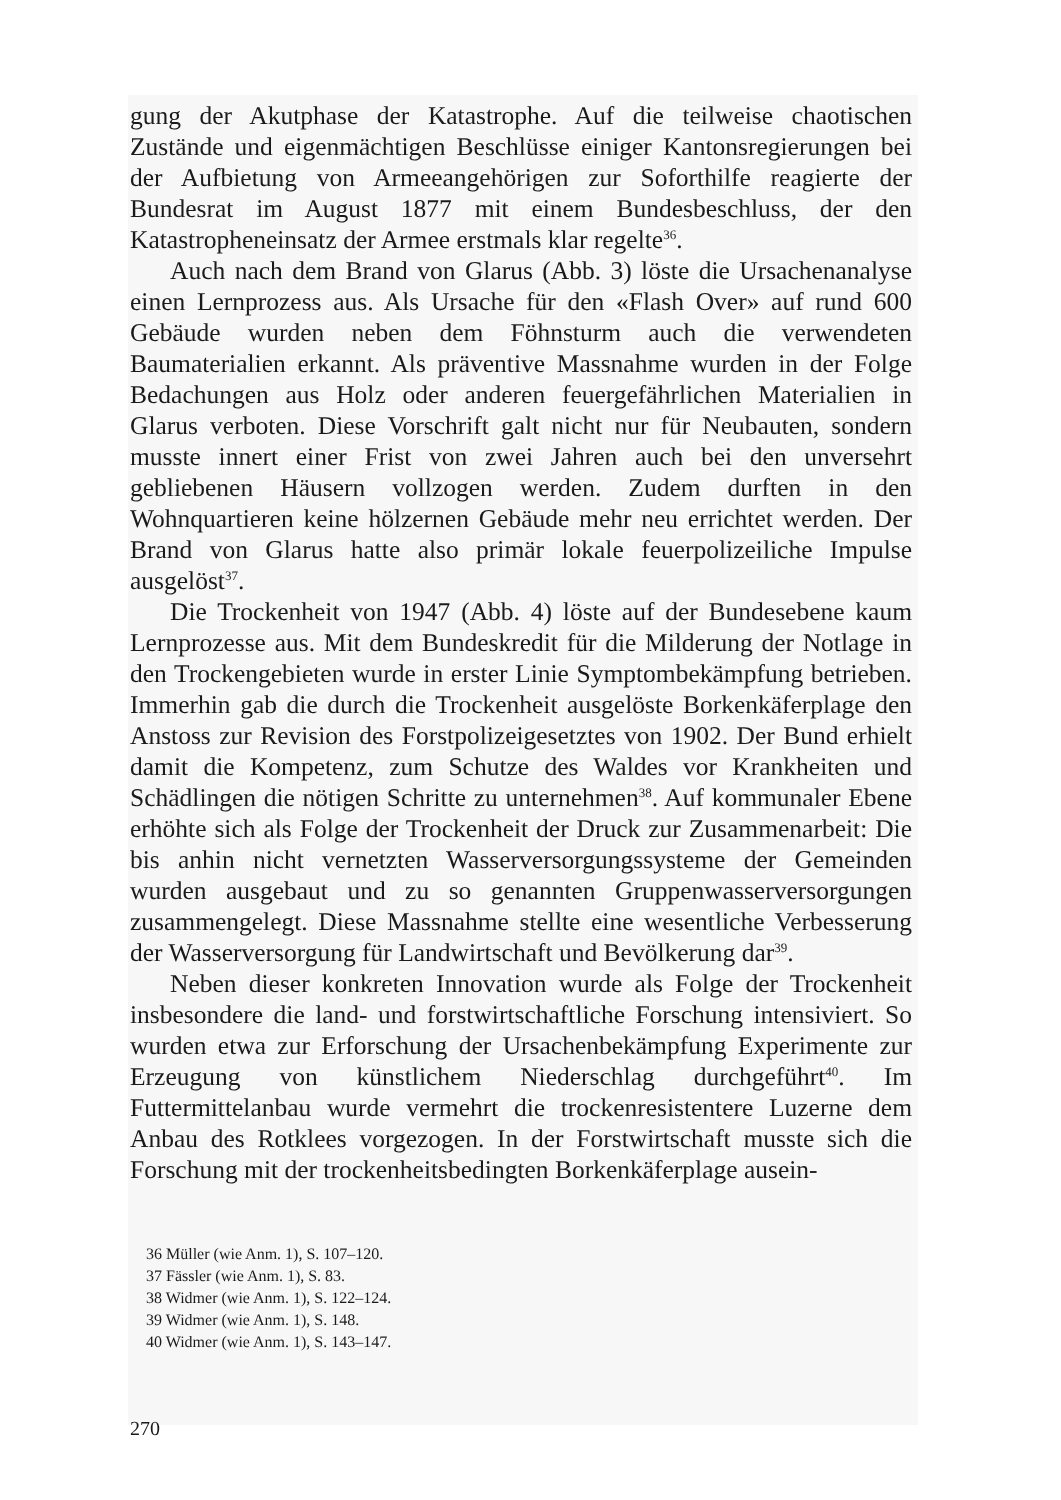gung der Akutphase der Katastrophe. Auf die teilweise chaotischen Zustände und eigenmächtigen Beschlüsse einiger Kantonsregierungen bei der Aufbietung von Armeeangehörigen zur Soforthilfe reagierte der Bundesrat im August 1877 mit einem Bundesbeschluss, der den Katastropheneinsatz der Armee erstmals klar regelte<sup>36</sup>.
Auch nach dem Brand von Glarus (Abb. 3) löste die Ursachenanalyse einen Lernprozess aus. Als Ursache für den «Flash Over» auf rund 600 Gebäude wurden neben dem Föhnsturm auch die verwendeten Baumaterialien erkannt. Als präventive Massnahme wurden in der Folge Bedachungen aus Holz oder anderen feuergefährlichen Materialien in Glarus verboten. Diese Vorschrift galt nicht nur für Neubauten, sondern musste innert einer Frist von zwei Jahren auch bei den unversehrt gebliebenen Häusern vollzogen werden. Zudem durften in den Wohnquartieren keine hölzernen Gebäude mehr neu errichtet werden. Der Brand von Glarus hatte also primär lokale feuerpolizeiliche Impulse ausgelöst<sup>37</sup>.
Die Trockenheit von 1947 (Abb. 4) löste auf der Bundesebene kaum Lernprozesse aus. Mit dem Bundeskredit für die Milderung der Notlage in den Trockengebieten wurde in erster Linie Symptombekämpfung betrieben. Immerhin gab die durch die Trockenheit ausgelöste Borkenkäferplage den Anstoss zur Revision des Forstpolizeigesetztes von 1902. Der Bund erhielt damit die Kompetenz, zum Schutze des Waldes vor Krankheiten und Schädlingen die nötigen Schritte zu unternehmen<sup>38</sup>. Auf kommunaler Ebene erhöhte sich als Folge der Trockenheit der Druck zur Zusammenarbeit: Die bis anhin nicht vernetzten Wasserversorgungssysteme der Gemeinden wurden ausgebaut und zu so genannten Gruppenwasserversorgungen zusammengelegt. Diese Massnahme stellte eine wesentliche Verbesserung der Wasserversorgung für Landwirtschaft und Bevölkerung dar<sup>39</sup>.
Neben dieser konkreten Innovation wurde als Folge der Trockenheit insbesondere die land- und forstwirtschaftliche Forschung intensiviert. So wurden etwa zur Erforschung der Ursachenbekämpfung Experimente zur Erzeugung von künstlichem Niederschlag durchgeführt<sup>40</sup>. Im Futtermittelanbau wurde vermehrt die trockenresistentere Luzerne dem Anbau des Rotklees vorgezogen. In der Forstwirtschaft musste sich die Forschung mit der trockenheitsbedingten Borkenkäferplage ausein-
36 Müller (wie Anm. 1), S. 107–120.
37 Fässler (wie Anm. 1), S. 83.
38 Widmer (wie Anm. 1), S. 122–124.
39 Widmer (wie Anm. 1), S. 148.
40 Widmer (wie Anm. 1), S. 143–147.
270